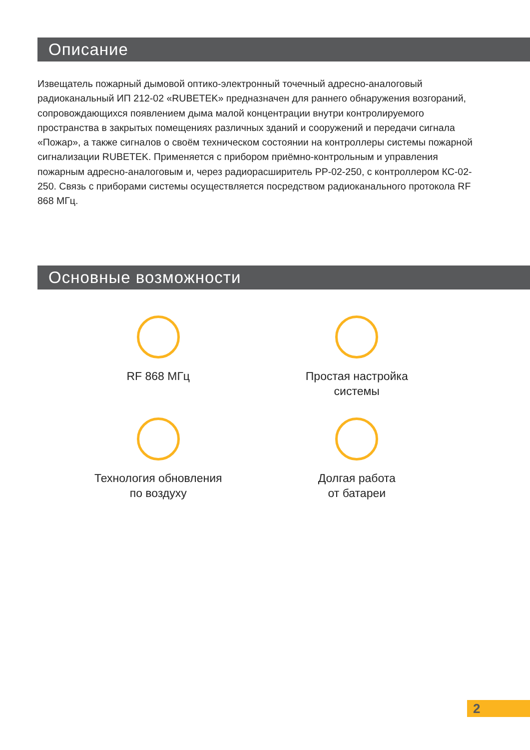Описание
Извещатель пожарный дымовой оптико-электронный точечный адресно-аналоговый радиоканальный ИП 212-02 «RUBETEK» предназначен для раннего обнаружения возгораний, сопровождающихся появлением дыма малой концентрации внутри контролируемого пространства в закрытых помещениях различных зданий и сооружений и передачи сигнала «Пожар», а также сигналов о своём техническом состоянии на контроллеры системы пожарной сигнализации RUBETEK. Применяется с прибором приёмно-контрольным и управления пожарным адресно-аналоговым и, через радиорасширитель РР-02-250, с контроллером КС-02-250. Связь с приборами системы осуществляется посредством радиоканального протокола RF 868 МГц.
Основные возможности
RF 868 МГц
Простая настройка
системы
Технология обновления
по воздуху
Долгая работа
от батареи
2